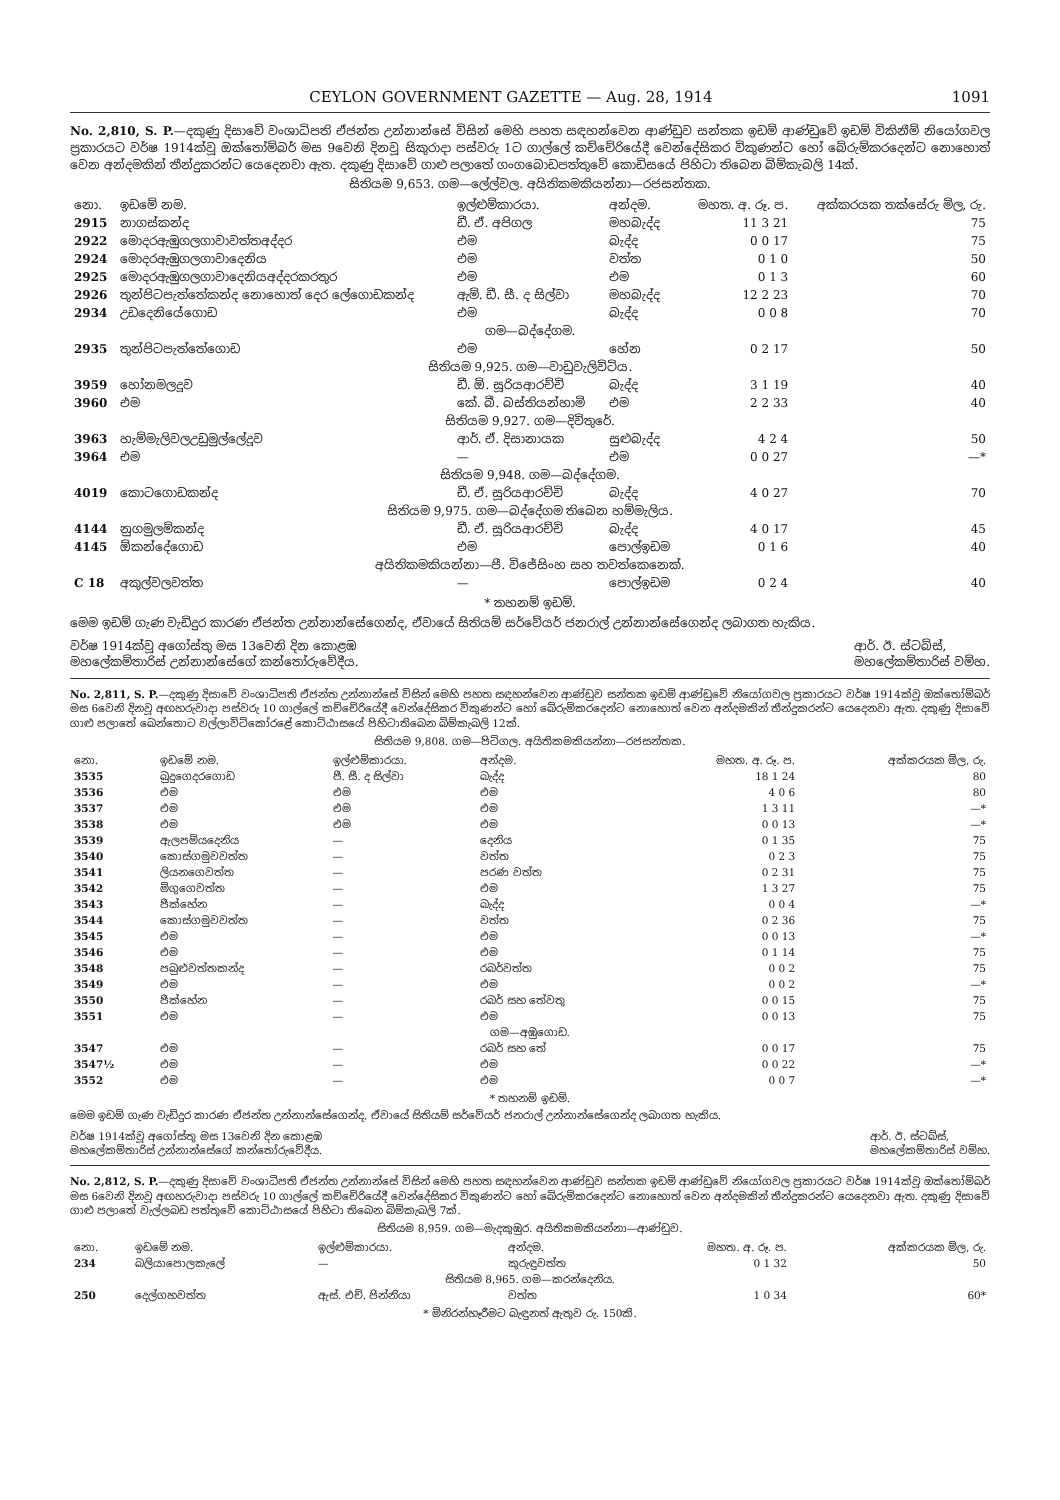CEYLON GOVERNMENT GAZETTE — Aug. 28, 1914 1091
No. 2,810, S. P.—දකුණු දිසාවේ වංශාධිපති ඒජන්ත උන්නාන්සේ විසින් මෙහි පහත සඳහන්වෙන ආණ්ඩුව සන්තක ඉඩම් ආණ්ඩුවේ ඉඩම් විකිනීම් නියෝගවල ප්‍රකාරයට වර්ෂ 1914ක්වූ ඔක්තෝම්බර් මස 9වෙනි දිනවූ සිකුරාදා පස්වරු 1ට ගාල්ලේ කච්චේරියේදී වෙන්දේසිකර විකුණන්ට හෝ බේරුම්කරදෙන්ට නොහොත් වෙන අන්දමකින් තීන්දුකරන්ට යෙදෙනවා ඇත. දකුණු දිසාවේ ගාළු පලාතේ ගංගබොඩපත්තුවේ කොඩිසයේ පිහිටා තිබෙන බිම්කැබලි 14ක්.
සිතියම 9,653. ගම—ලේල්වල. අයිතිකමකියන්නා—රජසන්තක.
| නො. | ඉඩමේ නම. | ඉල්ළුම්කාරයා. | අන්දම. | මහත. අ. රූ. ප. | අක්කරයක තක්සේරු මිල, රු. |
| --- | --- | --- | --- | --- | --- |
| 2915 | නාගස්කන්ද | ඩී. ඒ. අපිගල | මහබැද්ද | 11 3 21 | 75 |
| 2922 | මොදරඇඹුගලගාවාවත්තඅද්දර | එම | බැද්ද | 0 0 17 | 75 |
| 2924 | මොදරඇඹුගලගාවාදෙනිය | එම | වත්ත | 0 1 0 | 50 |
| 2925 | මොදරඇඹුගලගාවාදෙනියඅද්දරකරතුර | එම | එම | 0 1 3 | 60 |
| 2926 | තුන්පිටපැත්තේකන්ද නොහොත් දෙර ලේගොඩකන්ද | ඇම්. ඩී. සී. ද සිල්වා | මහබැද්ද | 12 2 23 | 70 |
| 2934 | උඩදෙනියේගොඩ | එම | බැද්ද | 0 0 8 | 70 |
| ගම—බද්දේගම. | | | | | |
| 2935 | තුන්පිටපැත්තේගොඩ | එම | හේන | 0 2 17 | 50 |
| සිතියම 9,925. ගම—වාඩුවැලිවිටිය. | | | | | |
| 3959 | හෝනමලදූව | ඩී. ඕ. සූරියආරච්චි | බැද්ද | 3 1 19 | 40 |
| 3960 | එම | කේ. බී. බස්තියන්හාමි | එම | 2 2 33 | 40 |
| සිතියම 9,927. ගම—දිවිතුරේ. | | | | | |
| 3963 | හැම්මැලිවලඋඩුමුල්ලේදූව | ආර්. ඒ. දිසානායක | සුළුබැද්ද | 4 2 4 | 50 |
| 3964 | එම | — | එම | 0 0 27 | —* |
| සිතියම 9,948. ගම—බද්දේගම. | | | | | |
| 4019 | කොටගොඩකන්ද | ඩී. ඒ. සූරියආරච්චි | බැද්ද | 4 0 27 | 70 |
| සිතියම 9,975. ගම—බද්දේගම තිබෙන හම්මැලිය. | | | | | |
| 4144 | නුගමුලම්කන්ද | ඩී. ඒ. සූරියආරච්චි | බැද්ද | 4 0 17 | 45 |
| 4145 | ඕකන්දේගොඩ | එම | පොල්ඉඩම | 0 1 6 | 40 |
| අයිතිකමකියන්නා—පී. විජේසිංහ සහ තවත්කෙනෙක්. | | | | | |
| C 18 | අකුල්වලවත්ත | — | පොල්ඉඩම | 0 2 4 | 40 |
* තහනම් ඉඩම්.
මෙම ඉඩම් ගැණ වැඩිදුර කාරණ ඒජන්ත උන්නාන්සේගෙන්ද, ඒවායේ සිතියම් සර්වේයර් ජනරාල් උන්නාන්සේගෙන්ද ලබාගත හැකිය.
වර්ෂ 1914ක්වූ අගෝස්තු මස 13වෙනි දින කොළඹ
මහලේකම්තාරිස් උන්නාන්සේගේ කන්තෝරුවේදීය.
ආර්. ඊ. ස්ටබ්ස්,
මහලේකම්තාරිස් වම්හ.
No. 2,811, S. P.—දකුණු දිසාවේ වංශාධිපති ඒජන්ත උන්නාන්සේ විසින් මෙහි පහත සඳහන්වෙන ආණ්ඩුව සන්තක ඉඩම් ආණ්ඩුවේ නියෝගවල ප්‍රකාරයට වර්ෂ 1914ක්වූ ඔක්තෝම්බර් මස 6වෙනි දිනවූ අඟහරුවාදා පස්වරු 10 ගාල්ලේ කච්චේරියේදී වෙන්දේසිකර විකුණන්ට හෝ බේරුම්කරදෙන්ට නොහොත් වෙන අන්දමකින් තීන්දුකරන්ට යෙදෙනවා ඇත. දකුණු දිසාවේ ගාළු පලාතේ බෙන්තොට වල්ලාවිටිකෝරළේ කොට්ඨාසයේ පිහිටාතිබෙන බිම්කැබලි 12ක්.
සිතියම 9,808. ගම—පිටිගල. අයිතිකමකියන්නා—රජසන්තක.
| නො. | ඉඩමේ නම. | ඉල්ළුම්කාරයා. | අන්දම. | මහත. අ. රූ. ප. | අක්කරයක මිල, රු. |
| --- | --- | --- | --- | --- | --- |
| 3535 | බුදුගෙදරගොඩ | පී. සී. ද සිල්වා | බැද්ද | 18 1 24 | 80 |
| 3536 | එම | එම | එම | 4 0 6 | 80 |
| 3537 | එම | එම | එම | 1 3 11 | —* |
| 3538 | එම | එම | එම | 0 0 13 | —* |
| 3539 | ඇලපම්යදෙනිය | — | දෙනිය | 0 1 35 | 75 |
| 3540 | කොස්ගමුවවත්ත | — | වත්ත | 0 2 3 | 75 |
| 3541 | ලියනගෙවත්ත | — | පරණ වත්ත | 0 2 31 | 75 |
| 3542 | මිගුගෙවත්ත | — | එම | 1 3 27 | 75 |
| 3543 | පීක්හේන | — | බැද්ද | 0 0 4 | —* |
| 3544 | කොස්ගමුවවත්ත | — | වත්ත | 0 2 36 | 75 |
| 3545 | එම | — | එම | 0 0 13 | —* |
| 3546 | එම | — | එම | 0 1 14 | 75 |
| 3548 | පබුළුවත්තකන්ද | — | රබර්වත්ත | 0 0 2 | 75 |
| 3549 | එම | — | එම | 0 0 2 | —* |
| 3550 | පීක්හේන | — | රබර් සහ තේවතු | 0 0 15 | 75 |
| 3551 | එම | — | එම | 0 0 13 | 75 |
| ගම—අඹුගොඩ. | | | | | |
| 3547 | එම | — | රබර් සහ තේ | 0 0 17 | 75 |
| 3547½ | එම | — | එම | 0 0 22 | —* |
| 3552 | එම | — | එම | 0 0 7 | —* |
* තහනම් ඉඩම්.
මෙම ඉඩම් ගැණ වැඩිදුර කාරණ ඒජන්ත උන්නාන්සේගෙන්ද, ඒවායේ සිතියම් සර්වේයර් ජනරාල් උන්නාන්සේගෙන්ද ලබාගත හැකිය.
වර්ෂ 1914ක්වූ අගෝස්තු මස 13වෙනි දින කොළඹ
මහලේකම්තාරිස් උන්නාන්සේගේ කන්තෝරුවේදීය.
ආර්. ඊ. ස්ටබ්ස්,
මහලේකම්තාරිස් වම්හ.
No. 2,812, S. P.—දකුණු දිසාවේ වංශාධිපති ඒජන්ත උන්නාන්සේ විසින් මෙහි පහත සඳහන්වෙන ආණ්ඩුව සන්තක ඉඩම් ආණ්ඩුවේ නියෝගවල ප්‍රකාරයට වර්ෂ 1914ක්වූ ඔක්තෝම්බර් මස 6වෙනි දිනවූ අඟහරුවාදා පස්වරු 10 ගාල්ලේ කච්චේරියේදී වෙන්දේසිකර විකුණන්ට හෝ බේරුම්කරදෙන්ට නොහොත් වෙන අන්දමකින් තීන්දුකරන්ට යෙදෙනවා ඇත. දකුණු දිසාවේ ගාළු පලාතේ වැල්ලබඩ පත්තුවේ කොට්ඨාසයේ පිහිටා තිබෙන බිම්කැබලි 7ක්.
සිතියම 8,959. ගම—මැදකුඹුර. අයිතිකමකියන්නා—ආණ්ඩුව.
| නො. | ඉඩමේ නම. | ඉල්ළුම්කාරයා. | අන්දම. | මහත. අ. රූ. ප. | අක්කරයක මිල, රු. |
| --- | --- | --- | --- | --- | --- |
| 234 | බලියාපොලකැලේ | — | කුරුඳුවත්ත | 0 1 32 | 50 |
| සිතියම 8,965. ගම—කරන්දෙනිය. | | | | | |
| 250 | දෙල්ගහවත්ත | ඇස්. එච්. ජින්නියා | වත්ත | 1 0 34 | 60* |
* මිනිරන්හෑරීමට බැඳුනත් ඇතුව රු. 150කි.